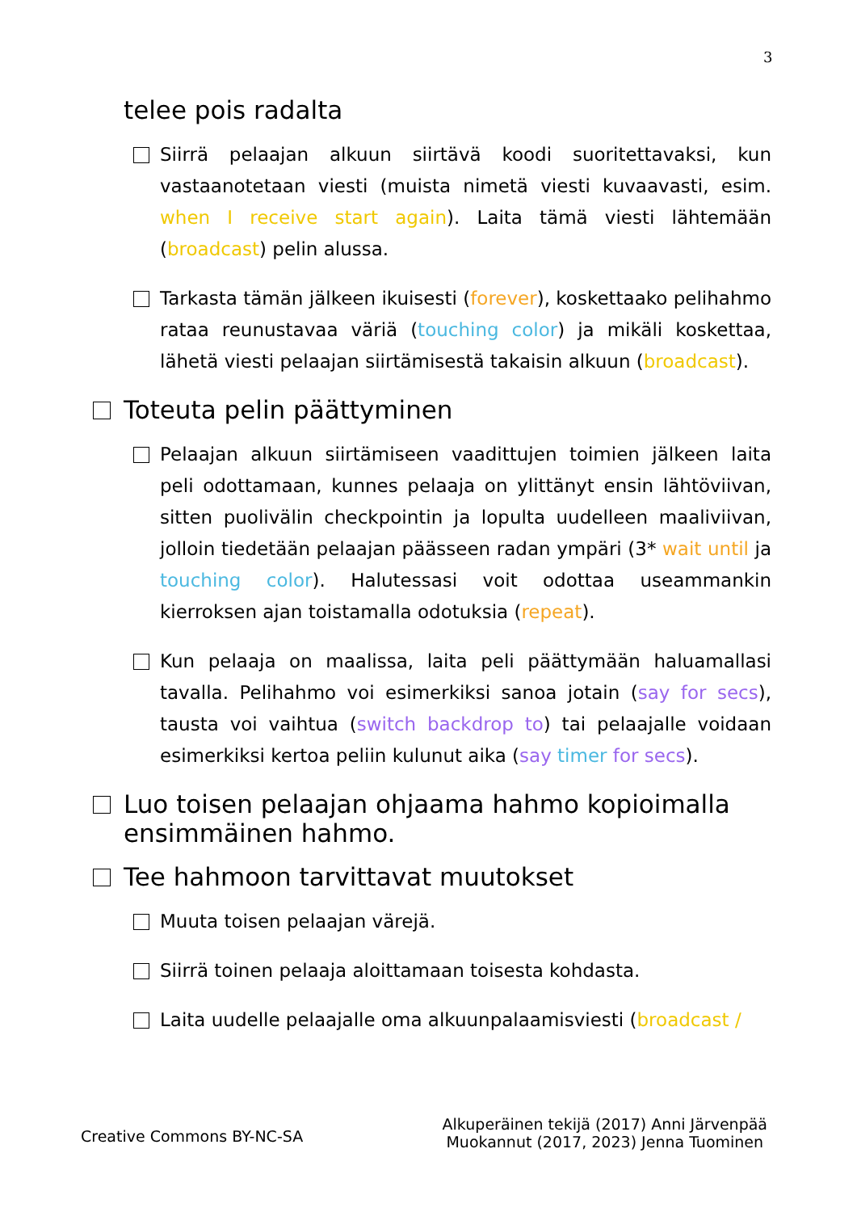3
telee pois radalta
Siirrä pelaajan alkuun siirtävä koodi suoritettavaksi, kun vastaanotetaan viesti (muista nimetä viesti kuvaavasti, esim. when I receive start again). Laita tämä viesti lähtemään (broadcast) pelin alussa.
Tarkasta tämän jälkeen ikuisesti (forever), koskettaako pelihahmo rataa reunustavaa väriä (touching color) ja mikäli koskettaa, lähetä viesti pelaajan siirtämisestä takaisin alkuun (broadcast).
Toteuta pelin päättyminen
Pelaajan alkuun siirtämiseen vaadittujen toimien jälkeen laita peli odottamaan, kunnes pelaaja on ylittänyt ensin lähtöviivan, sitten puolivälin checkpointin ja lopulta uudelleen maaliviivan, jolloin tiedetään pelaajan päässeen radan ympäri (3* wait until ja touching color). Halutessasi voit odottaa useammankin kierroksen ajan toistamalla odotuksia (repeat).
Kun pelaaja on maalissa, laita peli päättymään haluamallasi tavalla. Pelihahmo voi esimerkiksi sanoa jotain (say for secs), tausta voi vaihtua (switch backdrop to) tai pelaajalle voidaan esimerkiksi kertoa peliin kulunut aika (say timer for secs).
Luo toisen pelaajan ohjaama hahmo kopioimalla ensimmäinen hahmo.
Tee hahmoon tarvittavat muutokset
Muuta toisen pelaajan värejä.
Siirrä toinen pelaaja aloittamaan toisesta kohdasta.
Laita uudelle pelaajalle oma alkuunpalaamisviesti (broadcast /
Creative Commons BY-NC-SA
Alkuperäinen tekijä (2017) Anni Järvenpää
Muokannut (2017, 2023) Jenna Tuominen